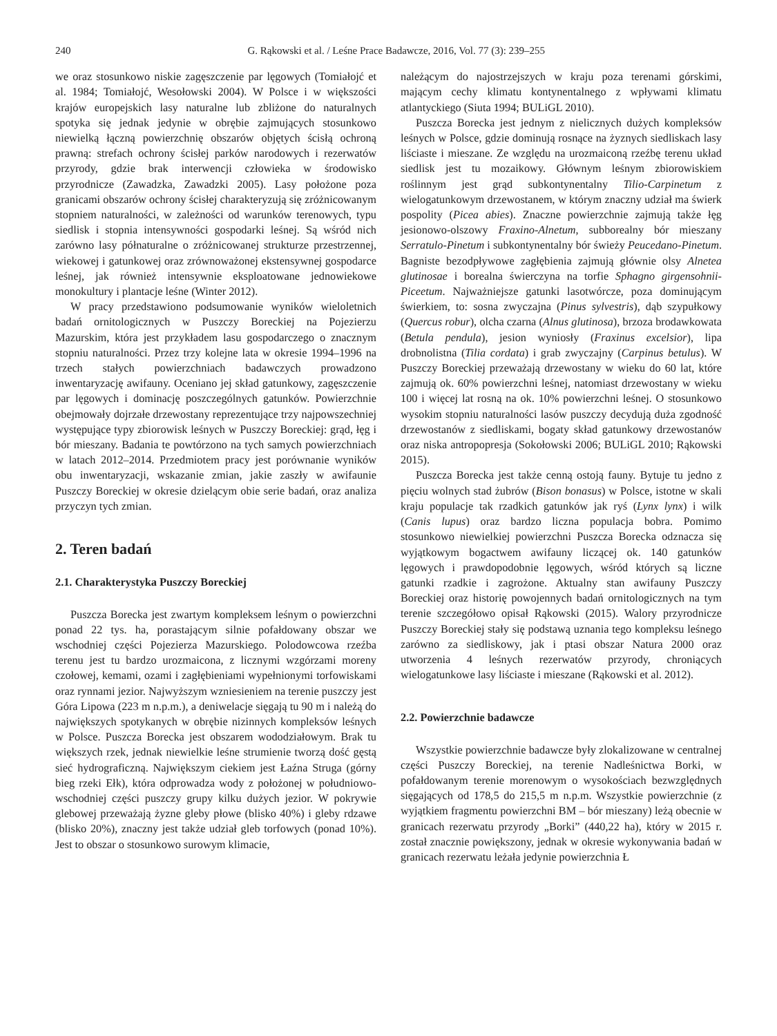240 G. Rąkowski et al. / Leśne Prace Badawcze, 2016, Vol. 77 (3): 239–255
we oraz stosunkowo niskie zagęszczenie par lęgowych (Tomiałojć et al. 1984; Tomiałojć, Wesołowski 2004). W Polsce i w większości krajów europejskich lasy naturalne lub zbliżone do naturalnych spotyka się jednak jedynie w obrębie zajmujących stosunkowo niewielką łączną powierzchnię obszarów objętych ścisłą ochroną prawną: strefach ochrony ścisłej parków narodowych i rezerwatów przyrody, gdzie brak interwencji człowieka w środowisko przyrodnicze (Zawadzka, Zawadzki 2005). Lasy położone poza granicami obszarów ochrony ścisłej charakteryzują się zróżnicowanym stopniem naturalności, w zależności od warunków terenowych, typu siedlisk i stopnia intensywności gospodarki leśnej. Są wśród nich zarówno lasy półnaturalne o zróżnicowanej strukturze przestrzennej, wiekowej i gatunkowej oraz zrównoważonej ekstensywnej gospodarce leśnej, jak również intensywnie eksploatowane jednowiekowe monokultury i plantacje leśne (Winter 2012).
W pracy przedstawiono podsumowanie wyników wieloletnich badań ornitologicznych w Puszczy Boreckiej na Pojezierzu Mazurskim, która jest przykładem lasu gospodarczego o znacznym stopniu naturalności. Przez trzy kolejne lata w okresie 1994–1996 na trzech stałych powierzchniach badawczych prowadzono inwentaryzację awifauny. Oceniano jej skład gatunkowy, zagęszczenie par lęgowych i dominację poszczególnych gatunków. Powierzchnie obejmowały dojrzałe drzewostany reprezentujące trzy najpowszechniej występujące typy zbiorowisk leśnych w Puszczy Boreckiej: grąd, łęg i bór mieszany. Badania te powtórzono na tych samych powierzchniach w latach 2012–2014. Przedmiotem pracy jest porównanie wyników obu inwentaryzacji, wskazanie zmian, jakie zaszły w awifaunie Puszczy Boreckiej w okresie dzielącym obie serie badań, oraz analiza przyczyn tych zmian.
2. Teren badań
2.1. Charakterystyka Puszczy Boreckiej
Puszcza Borecka jest zwartym kompleksem leśnym o powierzchni ponad 22 tys. ha, porastającym silnie pofałdowany obszar we wschodniej części Pojezierza Mazurskiego. Polodowcowa rzeźba terenu jest tu bardzo urozmaicona, z licznymi wzgórzami moreny czołowej, kemami, ozami i zagłębieniami wypełnionymi torfowiskami oraz rynnami jezior. Najwyższym wzniesieniem na terenie puszczy jest Góra Lipowa (223 m n.p.m.), a deniwelacje sięgają tu 90 m i należą do największych spotykanych w obrębie nizinnych kompleksów leśnych w Polsce. Puszcza Borecka jest obszarem wododziałowym. Brak tu większych rzek, jednak niewielkie leśne strumienie tworzą dość gęstą sieć hydrograficzną. Największym ciekiem jest Łaźna Struga (górny bieg rzeki Ełk), która odprowadza wody z położonej w południowo-wschodniej części puszczy grupy kilku dużych jezior. W pokrywie glebowej przeważają żyzne gleby płowe (blisko 40%) i gleby rdzawe (blisko 20%), znaczny jest także udział gleb torfowych (ponad 10%). Jest to obszar o stosunkowo surowym klimacie,
należącym do najostrzejszych w kraju poza terenami górskimi, mającym cechy klimatu kontynentalnego z wpływami klimatu atlantyckiego (Siuta 1994; BULiGL 2010).
Puszcza Borecka jest jednym z nielicznych dużych kompleksów leśnych w Polsce, gdzie dominują rosnące na żyznych siedliskach lasy liściaste i mieszane. Ze względu na urozmaiconą rzeźbę terenu układ siedlisk jest tu mozaikowy. Głównym leśnym zbiorowiskiem roślinnym jest grąd subkontynentalny Tilio-Carpinetum z wielogatunkowym drzewostanem, w którym znaczny udział ma świerk pospolity (Picea abies). Znaczne powierzchnie zajmują także łęg jesionowo-olszowy Fraxino-Alnetum, subborealny bór mieszany Serratulo-Pinetum i subkontynentalny bór świeży Peucedano-Pinetum. Bagniste bezodpływowe zagłębienia zajmują głównie olsy Alnetea glutinosae i borealna świerczyna na torfie Sphagno girgensohnii-Piceetum. Najważniejsze gatunki lasotwórcze, poza dominującym świerkiem, to: sosna zwyczajna (Pinus sylvestris), dąb szypułkowy (Quercus robur), olcha czarna (Alnus glutinosa), brzoza brodawkowata (Betula pendula), jesion wyniosły (Fraxinus excelsior), lipa drobnolistna (Tilia cordata) i grab zwyczajny (Carpinus betulus). W Puszczy Boreckiej przeważają drzewostany w wieku do 60 lat, które zajmują ok. 60% powierzchni leśnej, natomiast drzewostany w wieku 100 i więcej lat rosną na ok. 10% powierzchni leśnej. O stosunkowo wysokim stopniu naturalności lasów puszczy decydują duża zgodność drzewostanów z siedliskami, bogaty skład gatunkowy drzewostanów oraz niska antropopresja (Sokołowski 2006; BULiGL 2010; Rąkowski 2015).
Puszcza Borecka jest także cenną ostoją fauny. Bytuje tu jedno z pięciu wolnych stad żubrów (Bison bonasus) w Polsce, istotne w skali kraju populacje tak rzadkich gatunków jak ryś (Lynx lynx) i wilk (Canis lupus) oraz bardzo liczna populacja bobra. Pomimo stosunkowo niewielkiej powierzchni Puszcza Borecka odznacza się wyjątkowym bogactwem awifauny liczącej ok. 140 gatunków lęgowych i prawdopodobnie lęgowych, wśród których są liczne gatunki rzadkie i zagrożone. Aktualny stan awifauny Puszczy Boreckiej oraz historię powojennych badań ornitologicznych na tym terenie szczegółowo opisał Rąkowski (2015). Walory przyrodnicze Puszczy Boreckiej stały się podstawą uznania tego kompleksu leśnego zarówno za siedliskowy, jak i ptasi obszar Natura 2000 oraz utworzenia 4 leśnych rezerwatów przyrody, chroniących wielogatunkowe lasy liściaste i mieszane (Rąkowski et al. 2012).
2.2. Powierzchnie badawcze
Wszystkie powierzchnie badawcze były zlokalizowane w centralnej części Puszczy Boreckiej, na terenie Nadleśnictwa Borki, w pofałdowanym terenie morenowym o wysokościach bezwzględnych sięgających od 178,5 do 215,5 m n.p.m. Wszystkie powierzchnie (z wyjątkiem fragmentu powierzchni BM – bór mieszany) leżą obecnie w granicach rezerwatu przyrody „Borki” (440,22 ha), który w 2015 r. został znacznie powiększony, jednak w okresie wykonywania badań w granicach rezerwatu leżała jedynie powierzchnia Ł